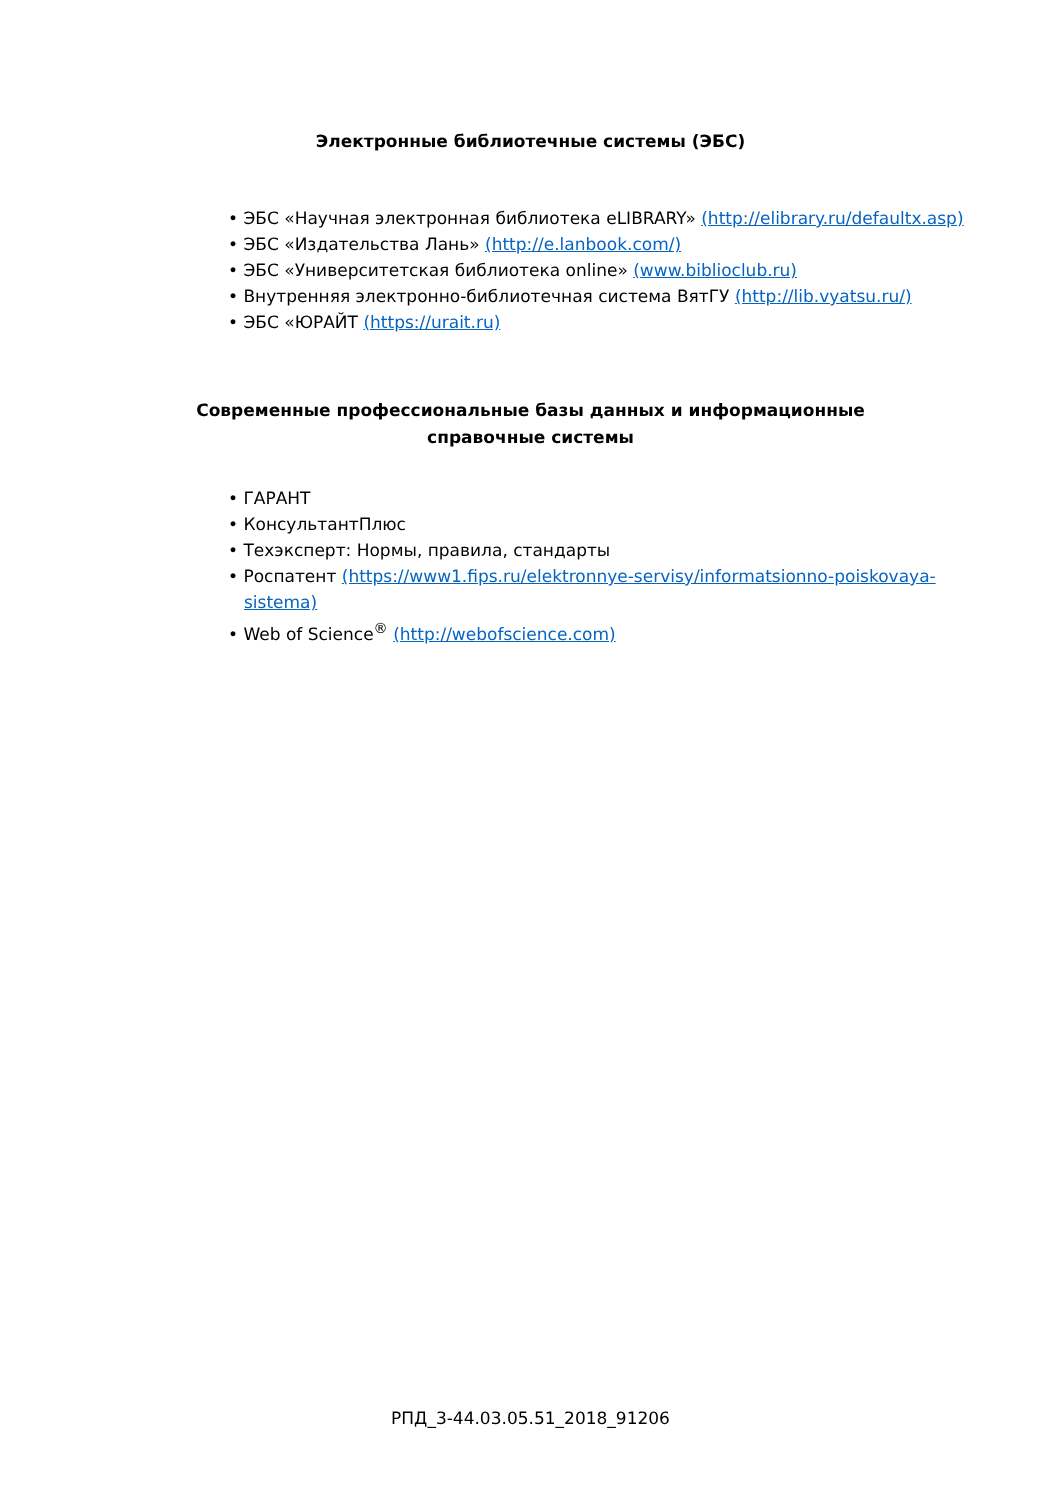Электронные библиотечные системы (ЭБС)
• ЭБС «Научная электронная библиотека eLIBRARY» (http://elibrary.ru/defaultx.asp)
• ЭБС «Издательства Лань» (http://e.lanbook.com/)
• ЭБС «Университетская библиотека online» (www.biblioclub.ru)
• Внутренняя электронно-библиотечная система ВятГУ (http://lib.vyatsu.ru/)
• ЭБС «ЮРАЙТ (https://urait.ru)
Современные профессиональные базы данных и информационные справочные системы
• ГАРАНТ
• КонсультантПлюс
• Техэксперт: Нормы, правила, стандарты
• Роспатент (https://www1.fips.ru/elektronnye-servisy/informatsionno-poiskovaya-sistema)
• Web of Science<sup>®</sup> (http://webofscience.com)
РПД_3-44.03.05.51_2018_91206